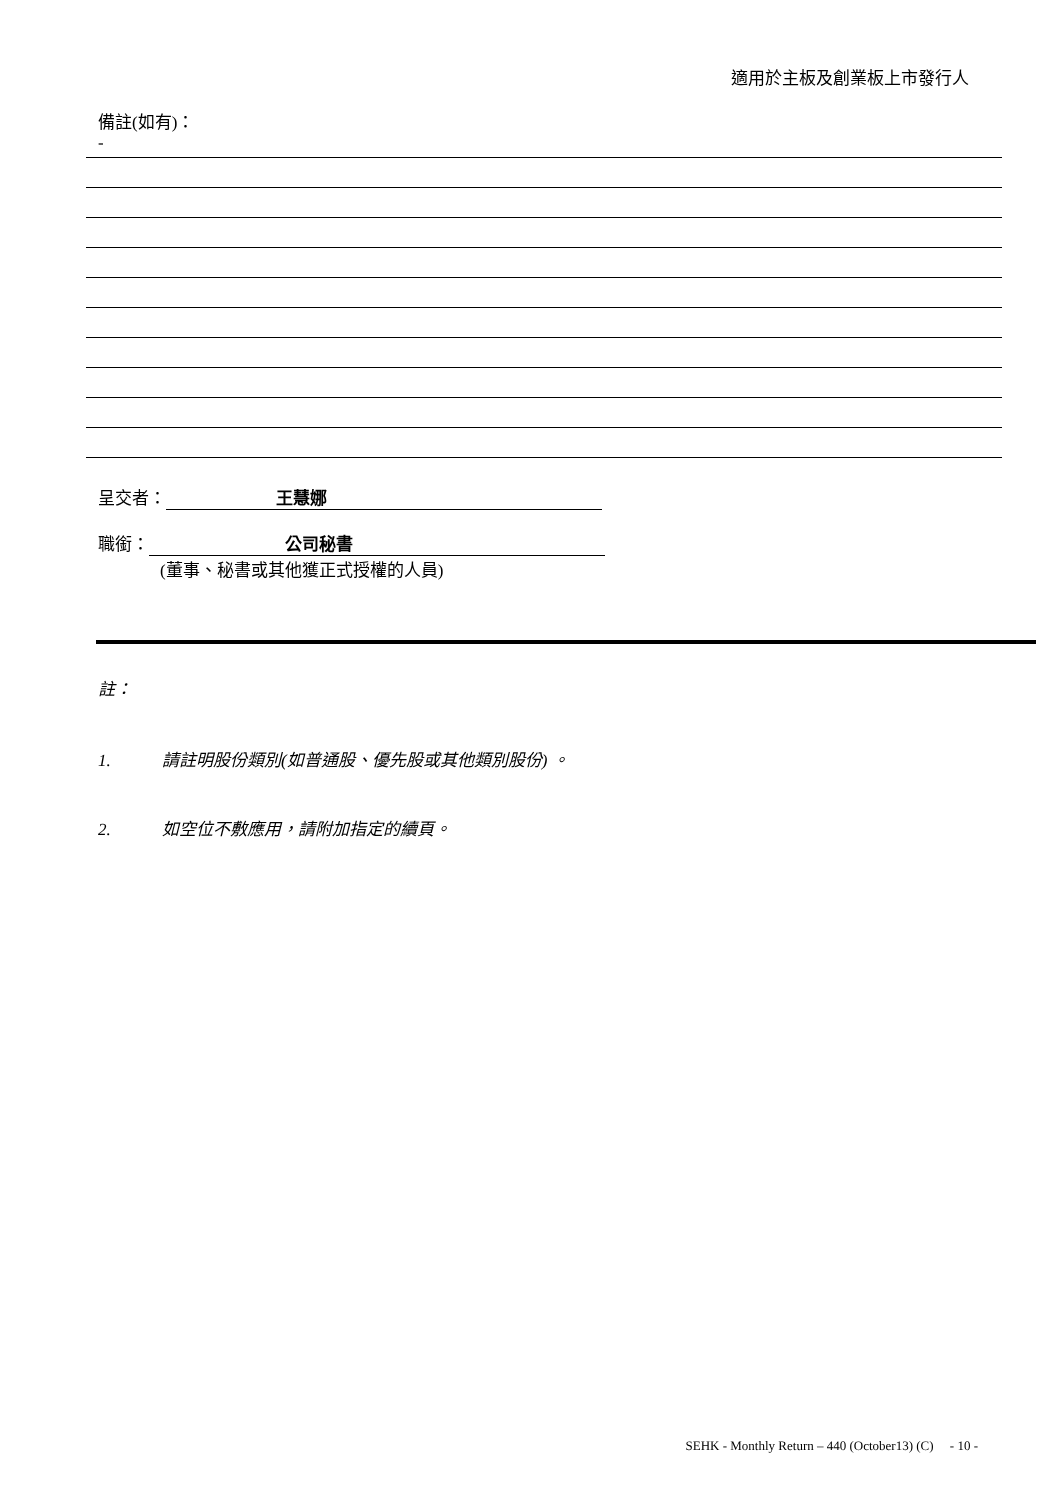適用於主板及創業板上市發行人
備註(如有)：
-
呈交者： 王慧娜
職銜： 公司秘書
(董事、秘書或其他獲正式授權的人員)
註：
1. 請註明股份類別(如普通股、優先股或其他類別股份) 。
2. 如空位不敷應用，請附加指定的續頁。
SEHK - Monthly Return – 440 (October13) (C) - 10 -